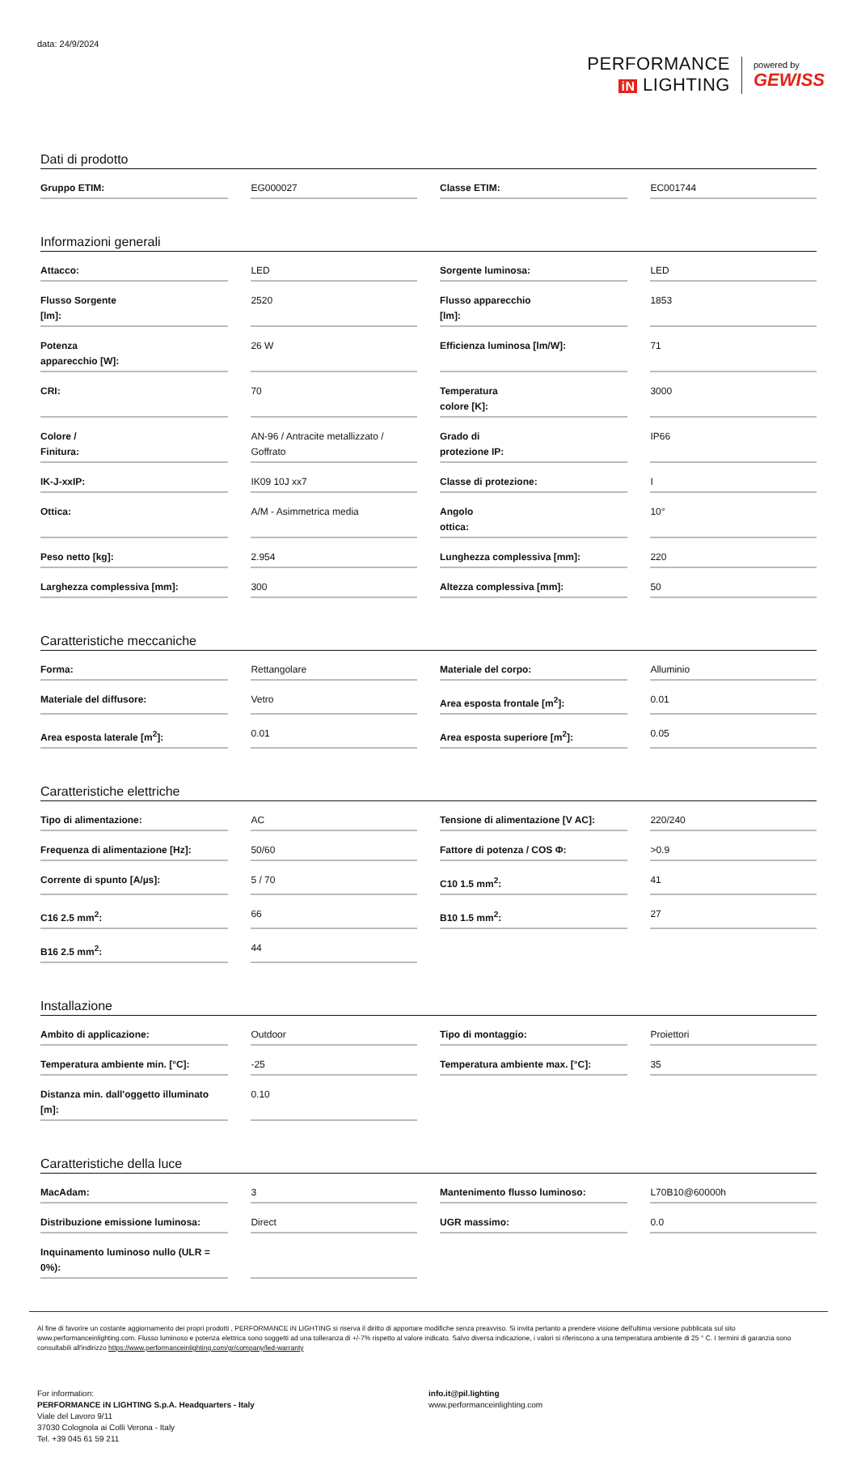data: 24/9/2024
PERFORMANCE
iN LIGHTING
powered by
GEWISS
Dati di prodotto
| Gruppo ETIM: | EG000027 | Classe ETIM: | EC001744 |
Informazioni generali
| Attacco: | LED | Sorgente luminosa: | LED |
| Flusso Sorgente [lm]: | 2520 | Flusso apparecchio [lm]: | 1853 |
| Potenza apparecchio [W]: | 26 W | Efficienza luminosa [lm/W]: | 71 |
| CRI: | 70 | Temperatura colore [K]: | 3000 |
| Colore / Finitura: | AN-96 / Antracite metallizzato / Goffrato | Grado di protezione IP: | IP66 |
| IK-J-xxIP: | IK09 10J xx7 | Classe di protezione: | I |
| Ottica: | A/M - Asimmetrica media | Angolo ottica: | 10° |
| Peso netto [kg]: | 2.954 | Lunghezza complessiva [mm]: | 220 |
| Larghezza complessiva [mm]: | 300 | Altezza complessiva [mm]: | 50 |
Caratteristiche meccaniche
| Forma: | Rettangolare | Materiale del corpo: | Alluminio |
| Materiale del diffusore: | Vetro | Area esposta frontale [m<sup>2</sup>]: | 0.01 |
| Area esposta laterale [m<sup>2</sup>]: | 0.01 | Area esposta superiore [m<sup>2</sup>]: | 0.05 |
Caratteristiche elettriche
| Tipo di alimentazione: | AC | Tensione di alimentazione [V AC]: | 220/240 |
| Frequenza di alimentazione [Hz]: | 50/60 | Fattore di potenza / COS Φ: | >0.9 |
| Corrente di spunto [A/µs]: | 5 / 70 | C10 1.5 mm<sup>2</sup>: | 41 |
| C16 2.5 mm<sup>2</sup>: | 66 | B10 1.5 mm<sup>2</sup>: | 27 |
| B16 2.5 mm<sup>2</sup>: | 44 | | |
Installazione
| Ambito di applicazione: | Outdoor | Tipo di montaggio: | Proiettori |
| Temperatura ambiente min. [°C]: | -25 | Temperatura ambiente max. [°C]: | 35 |
| Distanza min. dall'oggetto illuminato [m]: | 0.10 | | |
Caratteristiche della luce
| MacAdam: | 3 | Mantenimento flusso luminoso: | L70B10@60000h |
| Distribuzione emissione luminosa: | Direct | UGR massimo: | 0.0 |
| Inquinamento luminoso nullo (ULR = 0%): | | | |
Al fine di favorire un costante aggiornamento dei propri prodotti , PERFORMANCE iN LIGHTING si riserva il diritto di apportare modifiche senza preavviso. Si invita pertanto a prendere visione dell'ultima versione pubblicata sul sito www.performanceinlighting.com. Flusso luminoso e potenza elettrica sono soggetti ad una tolleranza di +/-7% rispetto al valore indicato. Salvo diversa indicazione, i valori si riferiscono a una temperatura ambiente di 25 ° C. I termini di garanzia sono consultabili all'indirizzo https://www.performanceinlighting.com/gr/company/led-warranty
For information:
PERFORMANCE iN LIGHTING S.p.A. Headquarters - Italy
Viale del Lavoro 9/11
37030 Colognola ai Colli Verona - Italy
Tel. +39 045 61 59 211
info.it@pil.lighting
www.performanceinlighting.com